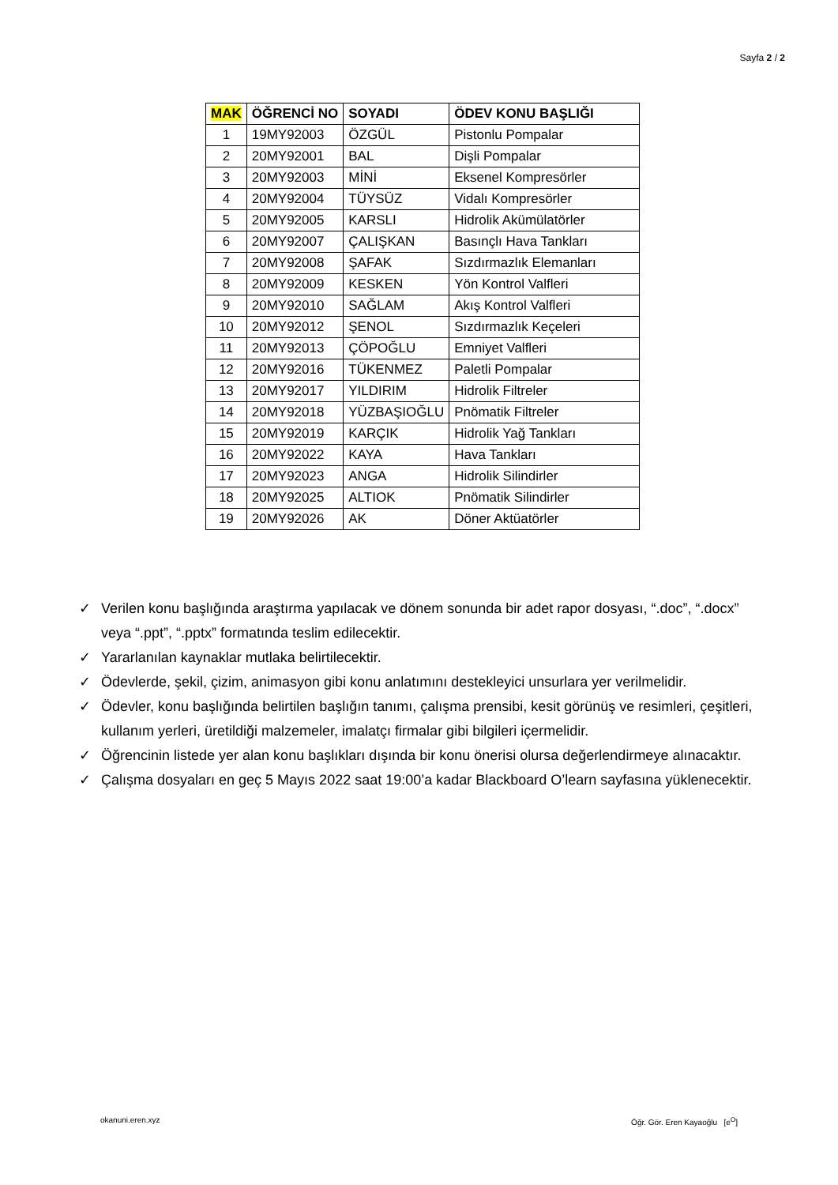Sayfa 2 / 2
| MAK | ÖĞRENCİ NO | SOYADI | ÖDEV KONU BAŞLIĞI |
| --- | --- | --- | --- |
| 1 | 19MY92003 | ÖZGÜL | Pistonlu Pompalar |
| 2 | 20MY92001 | BAL | Dişli Pompalar |
| 3 | 20MY92003 | MİNİ | Eksenel Kompresörler |
| 4 | 20MY92004 | TÜYSÜZ | Vidalı Kompresörler |
| 5 | 20MY92005 | KARSLI | Hidrolik Akümülatörler |
| 6 | 20MY92007 | ÇALIŞKAN | Basınçlı Hava Tankları |
| 7 | 20MY92008 | ŞAFAK | Sızdırmazlık Elemanları |
| 8 | 20MY92009 | KESKEN | Yön Kontrol Valfleri |
| 9 | 20MY92010 | SAĞLAM | Akış Kontrol Valfleri |
| 10 | 20MY92012 | ŞENOL | Sızdırmazlık Keçeleri |
| 11 | 20MY92013 | ÇÖPOĞLU | Emniyet Valfleri |
| 12 | 20MY92016 | TÜKENMEZ | Paletli Pompalar |
| 13 | 20MY92017 | YILDIRIM | Hidrolik Filtreler |
| 14 | 20MY92018 | YÜZBAŞIOĞLU | Pnömatik Filtreler |
| 15 | 20MY92019 | KARÇIK | Hidrolik Yağ Tankları |
| 16 | 20MY92022 | KAYA | Hava Tankları |
| 17 | 20MY92023 | ANGA | Hidrolik Silindirler |
| 18 | 20MY92025 | ALTIOK | Pnömatik Silindirler |
| 19 | 20MY92026 | AK | Döner Aktüatörler |
✓ Verilen konu başlığında araştırma yapılacak ve dönem sonunda bir adet rapor dosyası, “.doc”, “.docx” veya “.ppt”, “.pptx” formatında teslim edilecektir.
✓ Yararlanılan kaynaklar mutlaka belirtilecektir.
✓ Ödevlerde, şekil, çizim, animasyon gibi konu anlatımını destekleyici unsurlara yer verilmelidir.
✓ Ödevler, konu başlığında belirtilen başlığın tanımı, çalışma prensibi, kesit görünüş ve resimleri, çeşitleri, kullanım yerleri, üretildiği malzemeler, imalatçı firmalar gibi bilgileri içermelidir.
✓ Öğrencinin listede yer alan konu başlıkları dışında bir konu önerisi olursa değerlendirmeye alınacaktır.
✓ Çalışma dosyaları en geç 5 Mayıs 2022 saat 19:00’a kadar Blackboard O’learn sayfasına yüklenecektir.
okanuni.eren.xyz Öğr. Gör. Eren Kayaoğlu [e<sup>O</sup>]